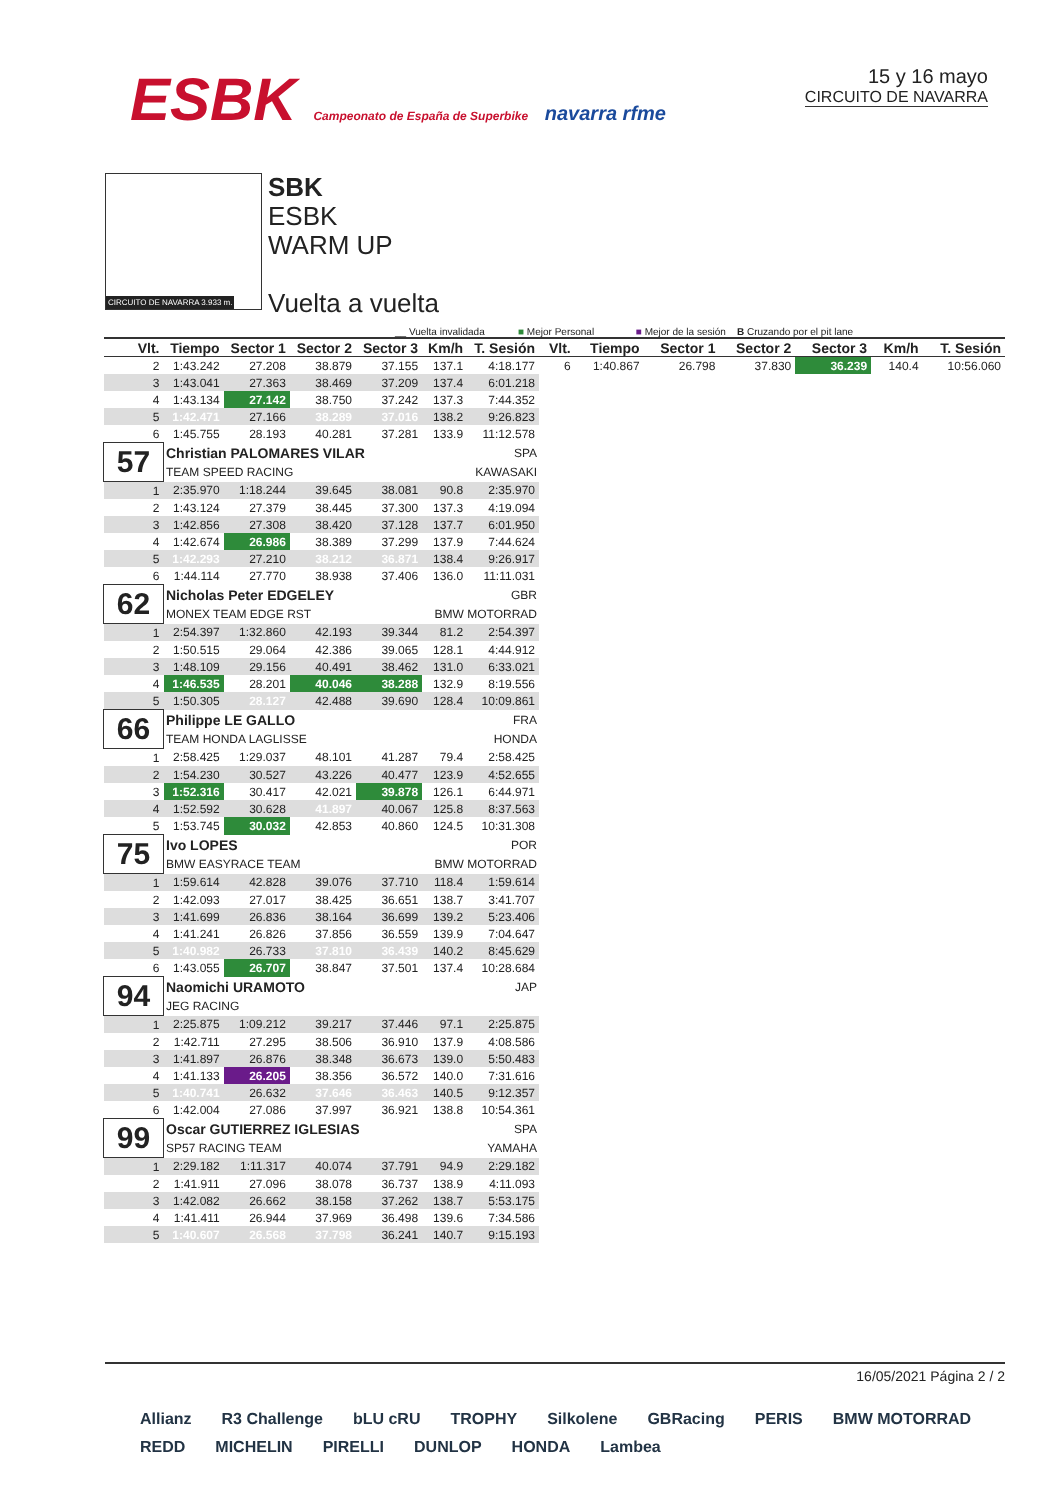ESBK Campeonato de España de Superbike navarra rfme
15 y 16 mayo
CIRCUITO DE NAVARRA
CIRCUITO DE NAVARRA 3.933 m.
SBK
ESBK
WARM UP
Vuelta a vuelta
__ Vuelta invalidada ■ Mejor Personal ■ Mejor de la sesión B Cruzando por el pit lane
| Vlt. | Tiempo | Sector 1 | Sector 2 | Sector 3 | Km/h | T. Sesión |
| --- | --- | --- | --- | --- | --- | --- |
| 2 | 1:43.242 | 27.208 | 38.879 | 37.155 | 137.1 | 4:18.177 |
| 3 | 1:43.041 | 27.363 | 38.469 | 37.209 | 137.4 | 6:01.218 |
| 4 | 1:43.134 | 27.142 | 38.750 | 37.242 | 137.3 | 7:44.352 |
| 5 | 1:42.471 | 27.166 | 38.289 | 37.016 | 138.2 | 9:26.823 |
| 6 | 1:45.755 | 28.193 | 40.281 | 37.281 | 133.9 | 11:12.578 |
| 57 | Christian PALOMARES VILAR | | | | | SPA |
| | TEAM SPEED RACING | | | | KAWASAKI | |
| 1 | 2:35.970 | 1:18.244 | 39.645 | 38.081 | 90.8 | 2:35.970 |
| 2 | 1:43.124 | 27.379 | 38.445 | 37.300 | 137.3 | 4:19.094 |
| 3 | 1:42.856 | 27.308 | 38.420 | 37.128 | 137.7 | 6:01.950 |
| 4 | 1:42.674 | 26.986 | 38.389 | 37.299 | 137.9 | 7:44.624 |
| 5 | 1:42.293 | 27.210 | 38.212 | 36.871 | 138.4 | 9:26.917 |
| 6 | 1:44.114 | 27.770 | 38.938 | 37.406 | 136.0 | 11:11.031 |
| 62 | Nicholas Peter EDGELEY | | | | | GBR |
| | MONEX TEAM EDGE RST | | | | BMW MOTORRAD | |
| 1 | 2:54.397 | 1:32.860 | 42.193 | 39.344 | 81.2 | 2:54.397 |
| 2 | 1:50.515 | 29.064 | 42.386 | 39.065 | 128.1 | 4:44.912 |
| 3 | 1:48.109 | 29.156 | 40.491 | 38.462 | 131.0 | 6:33.021 |
| 4 | 1:46.535 | 28.201 | 40.046 | 38.288 | 132.9 | 8:19.556 |
| 5 | 1:50.305 | 28.127 | 42.488 | 39.690 | 128.4 | 10:09.861 |
| 66 | Philippe LE GALLO | | | | | FRA |
| | TEAM HONDA LAGLISSE | | | | HONDA | |
| 1 | 2:58.425 | 1:29.037 | 48.101 | 41.287 | 79.4 | 2:58.425 |
| 2 | 1:54.230 | 30.527 | 43.226 | 40.477 | 123.9 | 4:52.655 |
| 3 | 1:52.316 | 30.417 | 42.021 | 39.878 | 126.1 | 6:44.971 |
| 4 | 1:52.592 | 30.628 | 41.897 | 40.067 | 125.8 | 8:37.563 |
| 5 | 1:53.745 | 30.032 | 42.853 | 40.860 | 124.5 | 10:31.308 |
| 75 | Ivo LOPES | | | | | POR |
| | BMW EASYRACE TEAM | | | | BMW MOTORRAD | |
| 1 | 1:59.614 | 42.828 | 39.076 | 37.710 | 118.4 | 1:59.614 |
| 2 | 1:42.093 | 27.017 | 38.425 | 36.651 | 138.7 | 3:41.707 |
| 3 | 1:41.699 | 26.836 | 38.164 | 36.699 | 139.2 | 5:23.406 |
| 4 | 1:41.241 | 26.826 | 37.856 | 36.559 | 139.9 | 7:04.647 |
| 5 | 1:40.982 | 26.733 | 37.810 | 36.439 | 140.2 | 8:45.629 |
| 6 | 1:43.055 | 26.707 | 38.847 | 37.501 | 137.4 | 10:28.684 |
| 94 | Naomichi URAMOTO | | | | | JAP |
| | JEG RACING | | | | | |
| 1 | 2:25.875 | 1:09.212 | 39.217 | 37.446 | 97.1 | 2:25.875 |
| 2 | 1:42.711 | 27.295 | 38.506 | 36.910 | 137.9 | 4:08.586 |
| 3 | 1:41.897 | 26.876 | 38.348 | 36.673 | 139.0 | 5:50.483 |
| 4 | 1:41.133 | 26.205 | 38.356 | 36.572 | 140.0 | 7:31.616 |
| 5 | 1:40.741 | 26.632 | 37.646 | 36.463 | 140.5 | 9:12.357 |
| 6 | 1:42.004 | 27.086 | 37.997 | 36.921 | 138.8 | 10:54.361 |
| 99 | Oscar GUTIERREZ IGLESIAS | | | | | SPA |
| | SP57 RACING TEAM | | | | YAMAHA | |
| 1 | 2:29.182 | 1:11.317 | 40.074 | 37.791 | 94.9 | 2:29.182 |
| 2 | 1:41.911 | 27.096 | 38.078 | 36.737 | 138.9 | 4:11.093 |
| 3 | 1:42.082 | 26.662 | 38.158 | 37.262 | 138.7 | 5:53.175 |
| 4 | 1:41.411 | 26.944 | 37.969 | 36.498 | 139.6 | 7:34.586 |
| 5 | 1:40.607 | 26.568 | 37.798 | 36.241 | 140.7 | 9:15.193 |
| Vlt. | Tiempo | Sector 1 | Sector 2 | Sector 3 | Km/h | T. Sesión |
| --- | --- | --- | --- | --- | --- | --- |
| 6 | 1:40.867 | 26.798 | 37.830 | 36.239 | 140.4 | 10:56.060 |
16/05/2021 Página 2 / 2
Allianz R3 Challenge bLU cRU TROPHY Silkolene GBRacing PERIS BMW MOTORRAD REDD MICHELIN PIRELLI DUNLOP HONDA Lambea